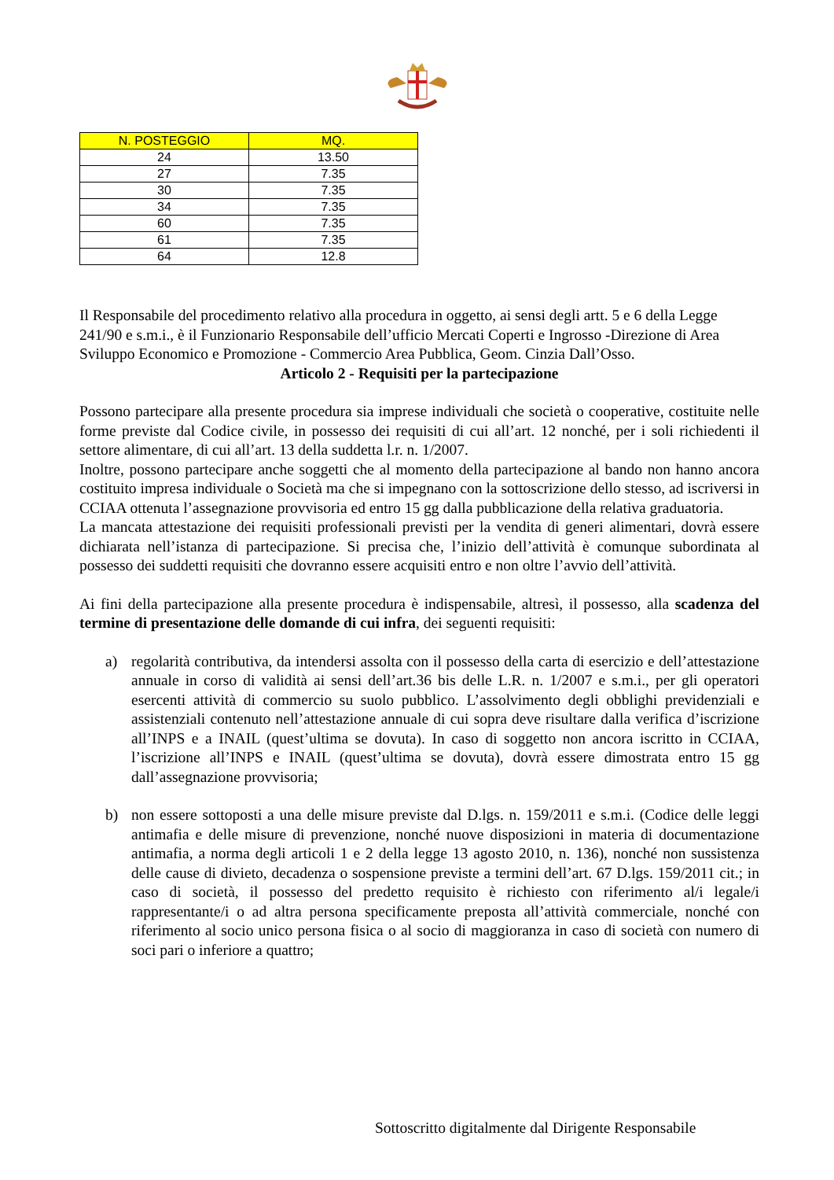| N. POSTEGGIO | MQ. |
| --- | --- |
| 24 | 13.50 |
| 27 | 7.35 |
| 30 | 7.35 |
| 34 | 7.35 |
| 60 | 7.35 |
| 61 | 7.35 |
| 64 | 12.8 |
Il Responsabile del procedimento relativo alla procedura in oggetto, ai sensi degli artt. 5 e 6 della Legge 241/90 e s.m.i., è il Funzionario Responsabile dell’ufficio Mercati Coperti e Ingrosso -Direzione di Area Sviluppo Economico e Promozione - Commercio Area Pubblica, Geom. Cinzia Dall’Osso.
Articolo 2 - Requisiti per la partecipazione
Possono partecipare alla presente procedura sia imprese individuali che società o cooperative, costituite nelle forme previste dal Codice civile, in possesso dei requisiti di cui all’art. 12 nonché, per i soli richiedenti il settore alimentare, di cui all’art. 13 della suddetta l.r. n. 1/2007.
Inoltre, possono partecipare anche soggetti che al momento della partecipazione al bando non hanno ancora costituito impresa individuale o Società ma che si impegnano con la sottoscrizione dello stesso, ad iscriversi in CCIAA ottenuta l’assegnazione provvisoria ed entro 15 gg dalla pubblicazione della relativa graduatoria.
La mancata attestazione dei requisiti professionali previsti per la vendita di generi alimentari, dovrà essere dichiarata nell’istanza di partecipazione. Si precisa che, l’inizio dell’attività è comunque subordinata al possesso dei suddetti requisiti che dovranno essere acquisiti entro e non oltre l’avvio dell’attività.
Ai fini della partecipazione alla presente procedura è indispensabile, altresì, il possesso, alla scadenza del termine di presentazione delle domande di cui infra, dei seguenti requisiti:
a) regolarità contributiva, da intendersi assolta con il possesso della carta di esercizio e dell’attestazione annuale in corso di validità ai sensi dell’art.36 bis delle L.R. n. 1/2007 e s.m.i., per gli operatori esercenti attività di commercio su suolo pubblico. L’assolvimento degli obblighi previdenziali e assistenziali contenuto nell’attestazione annuale di cui sopra deve risultare dalla verifica d’iscrizione all’INPS e a INAIL (quest’ultima se dovuta). In caso di soggetto non ancora iscritto in CCIAA, l’iscrizione all’INPS e INAIL (quest’ultima se dovuta), dovrà essere dimostrata entro 15 gg dall’assegnazione provvisoria;
b) non essere sottoposti a una delle misure previste dal D.lgs. n. 159/2011 e s.m.i. (Codice delle leggi antimafia e delle misure di prevenzione, nonché nuove disposizioni in materia di documentazione antimafia, a norma degli articoli 1 e 2 della legge 13 agosto 2010, n. 136), nonché non sussistenza delle cause di divieto, decadenza o sospensione previste a termini dell’art. 67 D.lgs. 159/2011 cit.; in caso di società, il possesso del predetto requisito è richiesto con riferimento al/i legale/i rappresentante/i o ad altra persona specificamente preposta all’attività commerciale, nonché con riferimento al socio unico persona fisica o al socio di maggioranza in caso di società con numero di soci pari o inferiore a quattro;
Sottoscritto digitalmente dal Dirigente Responsabile